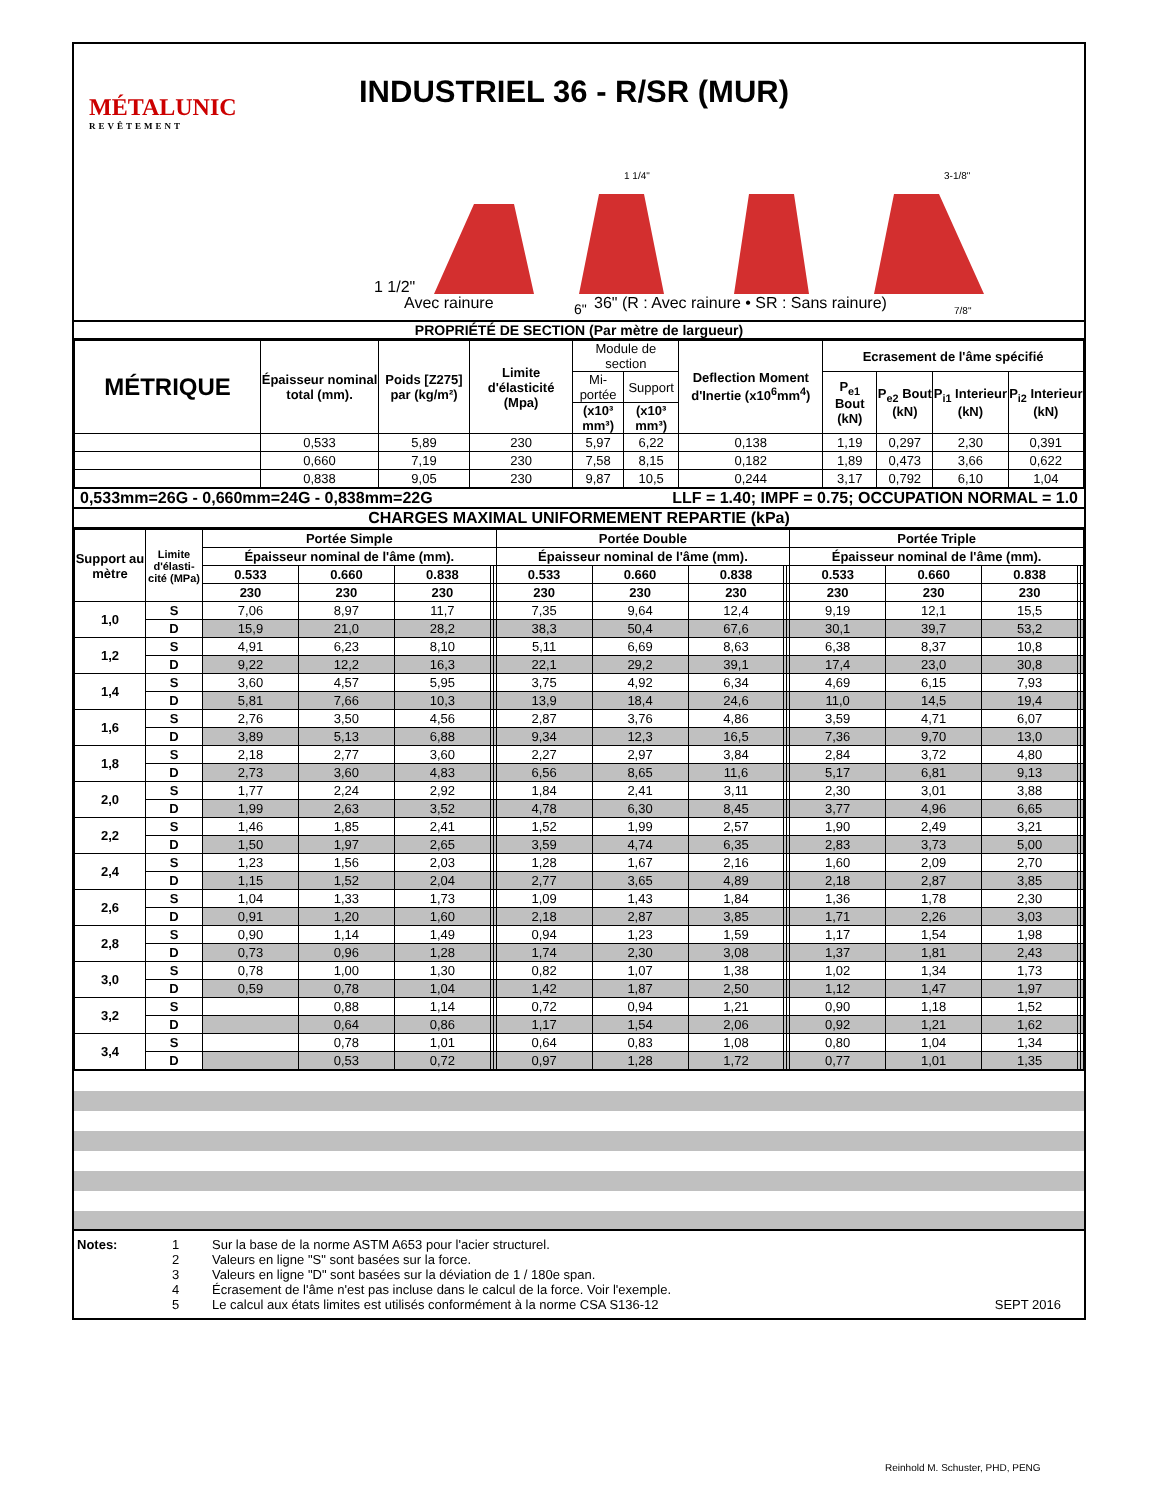MÉTALUNIC
REVÊTEMENT
INDUSTRIEL 36 - R/SR (MUR)
1 1/2"
1 1/4"
3-1/8"
6"
7/8"
Avec rainure
36" (R : Avec rainure • SR : Sans rainure)
PROPRIÉTÉ DE SECTION (Par mètre de largueur)
| MÉTRIQUE | Épaisseur nominal total (mm). | Poids [Z275] par (kg/m²) | Limite d'élasticité (Mpa) | Module de section | | Deflection Moment d'Inertie (x10<sup>6</sup>mm<sup>4</sup>) | Ecrasement de l'âme spécifié | | | |
| | | | | Mi-portée | Support | | P<sub>e1</sub> Bout (kN) | P<sub>e2</sub> Bout (kN) | P<sub>i1</sub> Interieur (kN) | P<sub>i2</sub> Interieur (kN) |
| | | | | (x10³ mm³) | (x10³ mm³) | | | | | |
| | 0,533 | 5,89 | 230 | 5,97 | 6,22 | 0,138 | 1,19 | 0,297 | 2,30 | 0,391 |
| | 0,660 | 7,19 | 230 | 7,58 | 8,15 | 0,182 | 1,89 | 0,473 | 3,66 | 0,622 |
| | 0,838 | 9,05 | 230 | 9,87 | 10,5 | 0,244 | 3,17 | 0,792 | 6,10 | 1,04 |
0,533mm=26G - 0,660mm=24G - 0,838mm=22G LLF = 1.40; IMPF = 0.75; OCCUPATION NORMAL = 1.0
CHARGES MAXIMAL UNIFORMEMENT REPARTIE (kPa)
| Support au mètre | Limite d'élasti-cité (MPa) | Portée Simple | | | | | Portée Double | | | | | Portée Triple | | | | |
| --- | --- | --- | --- | --- | --- | --- | --- | --- | --- | --- | --- | --- | --- | --- | --- | --- |
| | | Épaisseur nominal de l'âme (mm). | | | | | Épaisseur nominal de l'âme (mm). | | | | | Épaisseur nominal de l'âme (mm). | | | | |
| | | 0.533 | 0.660 | 0.838 | | | 0.533 | 0.660 | 0.838 | | | 0.533 | 0.660 | 0.838 | | |
| | | 230 | 230 | 230 | | | 230 | 230 | 230 | | | 230 | 230 | 230 | | |
| 1,0 | S | 7,06 | 8,97 | 11,7 | | | 7,35 | 9,64 | 12,4 | | | 9,19 | 12,1 | 15,5 | | |
| | D | 15,9 | 21,0 | 28,2 | | | 38,3 | 50,4 | 67,6 | | | 30,1 | 39,7 | 53,2 | | |
| 1,2 | S | 4,91 | 6,23 | 8,10 | | | 5,11 | 6,69 | 8,63 | | | 6,38 | 8,37 | 10,8 | | |
| | D | 9,22 | 12,2 | 16,3 | | | 22,1 | 29,2 | 39,1 | | | 17,4 | 23,0 | 30,8 | | |
| 1,4 | S | 3,60 | 4,57 | 5,95 | | | 3,75 | 4,92 | 6,34 | | | 4,69 | 6,15 | 7,93 | | |
| | D | 5,81 | 7,66 | 10,3 | | | 13,9 | 18,4 | 24,6 | | | 11,0 | 14,5 | 19,4 | | |
| 1,6 | S | 2,76 | 3,50 | 4,56 | | | 2,87 | 3,76 | 4,86 | | | 3,59 | 4,71 | 6,07 | | |
| | D | 3,89 | 5,13 | 6,88 | | | 9,34 | 12,3 | 16,5 | | | 7,36 | 9,70 | 13,0 | | |
| 1,8 | S | 2,18 | 2,77 | 3,60 | | | 2,27 | 2,97 | 3,84 | | | 2,84 | 3,72 | 4,80 | | |
| | D | 2,73 | 3,60 | 4,83 | | | 6,56 | 8,65 | 11,6 | | | 5,17 | 6,81 | 9,13 | | |
| 2,0 | S | 1,77 | 2,24 | 2,92 | | | 1,84 | 2,41 | 3,11 | | | 2,30 | 3,01 | 3,88 | | |
| | D | 1,99 | 2,63 | 3,52 | | | 4,78 | 6,30 | 8,45 | | | 3,77 | 4,96 | 6,65 | | |
| 2,2 | S | 1,46 | 1,85 | 2,41 | | | 1,52 | 1,99 | 2,57 | | | 1,90 | 2,49 | 3,21 | | |
| | D | 1,50 | 1,97 | 2,65 | | | 3,59 | 4,74 | 6,35 | | | 2,83 | 3,73 | 5,00 | | |
| 2,4 | S | 1,23 | 1,56 | 2,03 | | | 1,28 | 1,67 | 2,16 | | | 1,60 | 2,09 | 2,70 | | |
| | D | 1,15 | 1,52 | 2,04 | | | 2,77 | 3,65 | 4,89 | | | 2,18 | 2,87 | 3,85 | | |
| 2,6 | S | 1,04 | 1,33 | 1,73 | | | 1,09 | 1,43 | 1,84 | | | 1,36 | 1,78 | 2,30 | | |
| | D | 0,91 | 1,20 | 1,60 | | | 2,18 | 2,87 | 3,85 | | | 1,71 | 2,26 | 3,03 | | |
| 2,8 | S | 0,90 | 1,14 | 1,49 | | | 0,94 | 1,23 | 1,59 | | | 1,17 | 1,54 | 1,98 | | |
| | D | 0,73 | 0,96 | 1,28 | | | 1,74 | 2,30 | 3,08 | | | 1,37 | 1,81 | 2,43 | | |
| 3,0 | S | 0,78 | 1,00 | 1,30 | | | 0,82 | 1,07 | 1,38 | | | 1,02 | 1,34 | 1,73 | | |
| | D | 0,59 | 0,78 | 1,04 | | | 1,42 | 1,87 | 2,50 | | | 1,12 | 1,47 | 1,97 | | |
| 3,2 | S | | 0,88 | 1,14 | | | 0,72 | 0,94 | 1,21 | | | 0,90 | 1,18 | 1,52 | | |
| | D | | 0,64 | 0,86 | | | 1,17 | 1,54 | 2,06 | | | 0,92 | 1,21 | 1,62 | | |
| 3,4 | S | | 0,78 | 1,01 | | | 0,64 | 0,83 | 1,08 | | | 0,80 | 1,04 | 1,34 | | |
| | D | | 0,53 | 0,72 | | | 0,97 | 1,28 | 1,72 | | | 0,77 | 1,01 | 1,35 | | |
Notes: 1 Sur la base de la norme ASTM A653 pour l'acier structurel.
2 Valeurs en ligne "S" sont basées sur la force.
3 Valeurs en ligne "D" sont basées sur la déviation de 1 / 180e span.
4 Écrasement de l'âme n'est pas incluse dans le calcul de la force. Voir l'exemple.
5 Le calcul aux états limites est utilisés conformément à la norme CSA S136-12 SEPT 2016
Reinhold M. Schuster, PHD, PENG